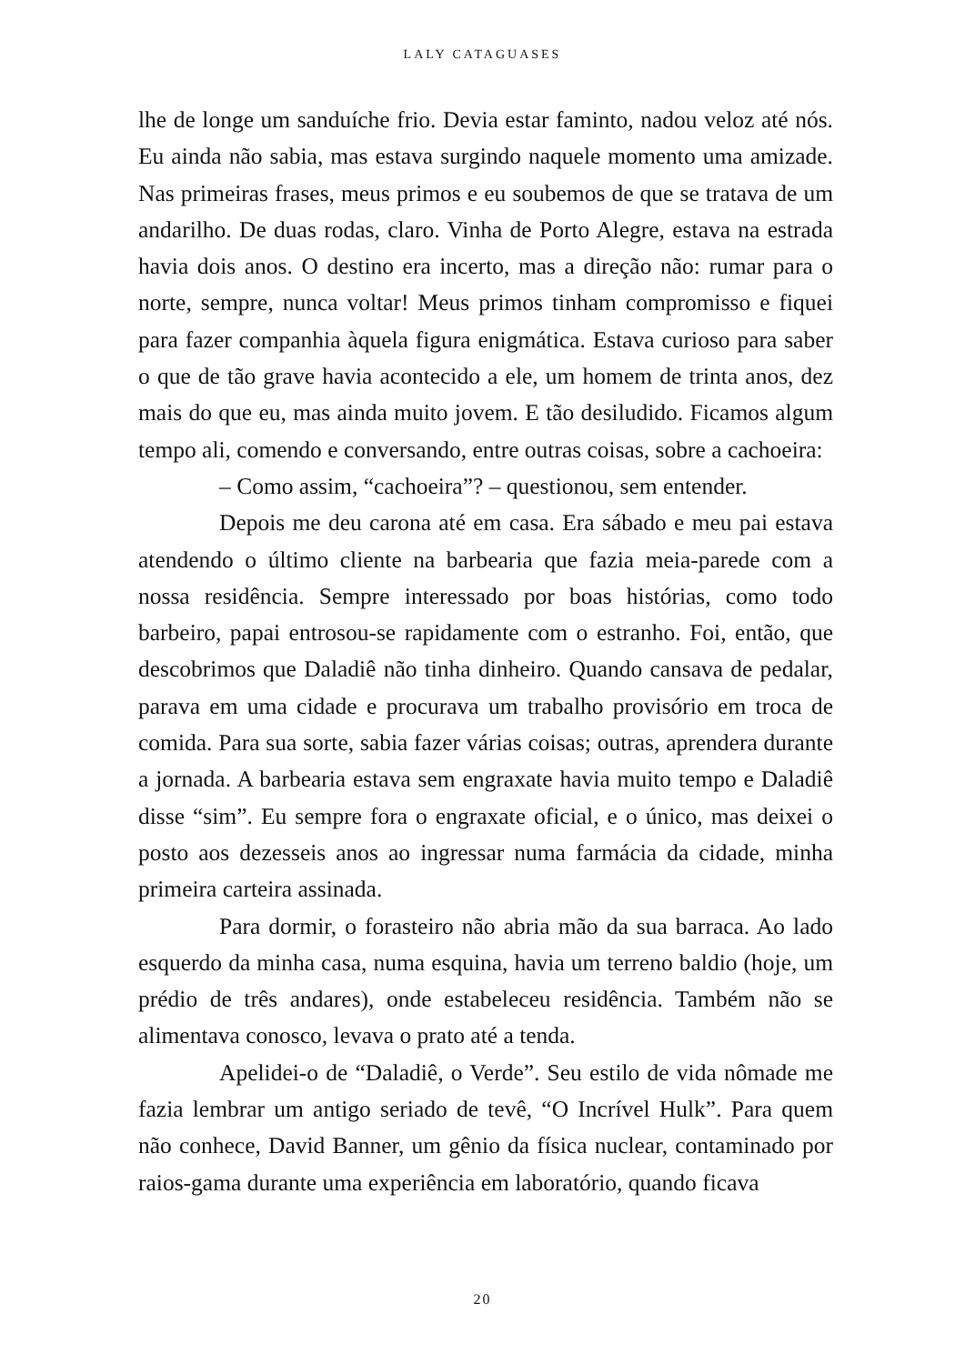LALY CATAGUASES
lhe de longe um sanduíche frio. Devia estar faminto, nadou veloz até nós. Eu ainda não sabia, mas estava surgindo naquele momento uma amizade. Nas primeiras frases, meus primos e eu soubemos de que se tratava de um andarilho. De duas rodas, claro. Vinha de Porto Alegre, estava na estrada havia dois anos. O destino era incerto, mas a direção não: rumar para o norte, sempre, nunca voltar! Meus primos tinham compromisso e fiquei para fazer companhia àquela figura enigmática. Estava curioso para saber o que de tão grave havia acontecido a ele, um homem de trinta anos, dez mais do que eu, mas ainda muito jovem. E tão desiludido. Ficamos algum tempo ali, comendo e conversando, entre outras coisas, sobre a cachoeira:
– Como assim, “cachoeira”? – questionou, sem entender.
Depois me deu carona até em casa. Era sábado e meu pai estava atendendo o último cliente na barbearia que fazia meia-parede com a nossa residência. Sempre interessado por boas histórias, como todo barbeiro, papai entrosou-se rapidamente com o estranho. Foi, então, que descobrimos que Daladiê não tinha dinheiro. Quando cansava de pedalar, parava em uma cidade e procurava um trabalho provisório em troca de comida. Para sua sorte, sabia fazer várias coisas; outras, aprendera durante a jornada. A barbearia estava sem engraxate havia muito tempo e Daladiê disse “sim”. Eu sempre fora o engraxate oficial, e o único, mas deixei o posto aos dezesseis anos ao ingressar numa farmácia da cidade, minha primeira carteira assinada.
Para dormir, o forasteiro não abria mão da sua barraca. Ao lado esquerdo da minha casa, numa esquina, havia um terreno baldio (hoje, um prédio de três andares), onde estabeleceu residência. Também não se alimentava conosco, levava o prato até a tenda.
Apelidei-o de “Daladiê, o Verde”. Seu estilo de vida nômade me fazia lembrar um antigo seriado de tevê, “O Incrível Hulk”. Para quem não conhece, David Banner, um gênio da física nuclear, contaminado por raios-gama durante uma experiência em laboratório, quando ficava
20